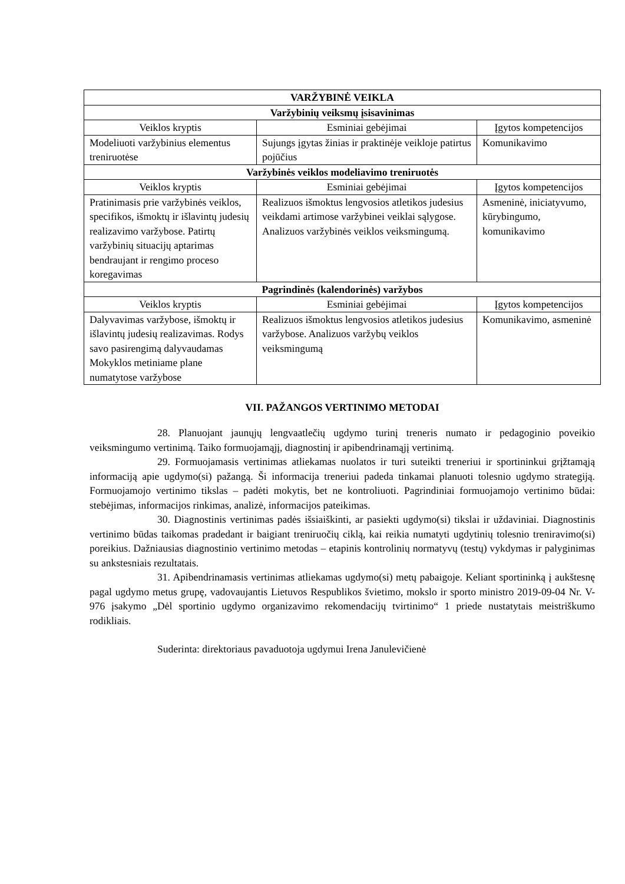| VARŽYBINĖ VEIKLA | | |
| --- | --- | --- |
| Varžybinių veiksmų įsisavinimas | | |
| Veiklos kryptis | Esminiai gebėjimai | Įgytos kompetencijos |
| Modeliuoti varžybinius elementus treniruotėse | Sujungs įgytas žinias ir praktinėje veikloje patirtus pojūčius | Komunikavimo |
| Varžybinės veiklos modeliavimo treniruotės | | |
| Veiklos kryptis | Esminiai gebėjimai | Įgytos kompetencijos |
| Pratinimasis prie varžybinės veiklos, specifikos, išmoktų ir išlavintų judesių realizavimo varžybose. Patirtų varžybinių situacijų aptarimas bendraujant ir rengimo proceso koregavimas | Realizuos išmoktus lengvosios atletikos judesius veikdami artimose varžybinei veiklai sąlygose. Analizuos varžybinės veiklos veiksmingumą. | Asmeninė, iniciatyvumo, kūrybingumo, komunikavimo |
| Pagrindinės (kalendorinės) varžybos | | |
| Veiklos kryptis | Esminiai gebėjimai | Įgytos kompetencijos |
| Dalyvavimas varžybose, išmoktų ir išlavintų judesių realizavimas. Rodys savo pasirengimą dalyvaudamas Mokyklos metiniame plane numatytose varžybose | Realizuos išmoktus lengvosios atletikos judesius varžybose. Analizuos varžybų veiklos veiksmingumą | Komunikavimo, asmeninė |
VII. PAŽANGOS VERTINIMO METODAI
28. Planuojant jaunųjų lengvaatlečių ugdymo turinį treneris numato ir pedagoginio poveikio veiksmingumo vertinimą. Taiko formuojamąjį, diagnostinį ir apibendrinamąjį vertinimą.
29. Formuojamasis vertinimas atliekamas nuolatos ir turi suteikti treneriui ir sportininkui grįžtamąją informaciją apie ugdymo(si) pažangą. Ši informacija treneriui padeda tinkamai planuoti tolesnio ugdymo strategiją. Formuojamojo vertinimo tikslas – padėti mokytis, bet ne kontroliuoti. Pagrindiniai formuojamojo vertinimo būdai: stebėjimas, informacijos rinkimas, analizė, informacijos pateikimas.
30. Diagnostinis vertinimas padės išsiaiškinti, ar pasiekti ugdymo(si) tikslai ir uždaviniai. Diagnostinis vertinimo būdas taikomas pradedant ir baigiant treniruočių ciklą, kai reikia numatyti ugdytinių tolesnio treniravimo(si) poreikius. Dažniausias diagnostinio vertinimo metodas – etapinis kontrolinių normatyvų (testų) vykdymas ir palyginimas su ankstesniais rezultatais.
31. Apibendrinamasis vertinimas atliekamas ugdymo(si) metų pabaigoje. Keliant sportininką į aukštesnę pagal ugdymo metus grupę, vadovaujantis Lietuvos Respublikos švietimo, mokslo ir sporto ministro 2019-09-04 Nr. V-976 įsakymo „Dėl sportinio ugdymo organizavimo rekomendacijų tvirtinimo“ 1 priede nustatytais meistriškumo rodikliais.
Suderinta: direktoriaus pavaduotoja ugdymui Irena Janulevičienė